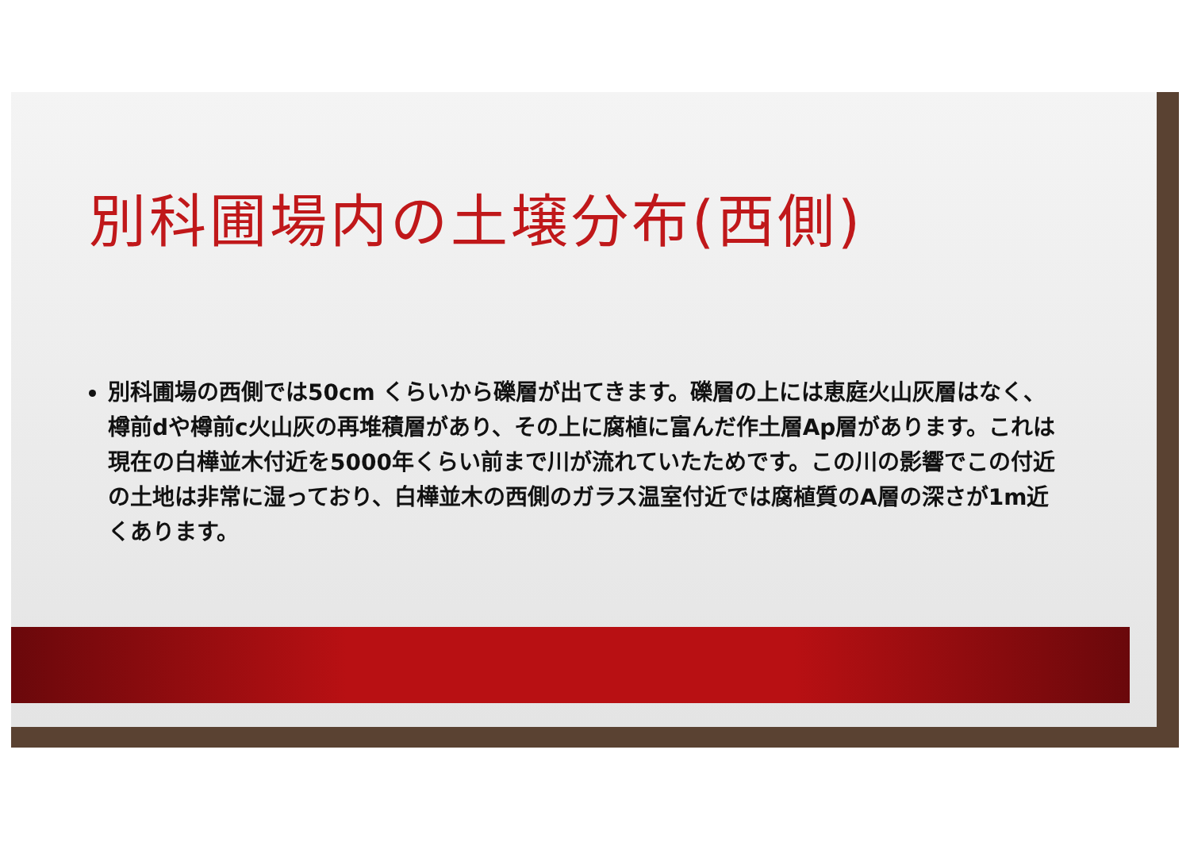別科圃場内の土壌分布(西側)
別科圃場の西側では50cm くらいから礫層が出てきます。礫層の上には恵庭火山灰層はなく、樽前dや樽前c火山灰の再堆積層があり、その上に腐植に富んだ作土層Ap層があります。これは現在の白樺並木付近を5000年くらい前まで川が流れていたためです。この川の影響でこの付近の土地は非常に湿っており、白樺並木の西側のガラス温室付近では腐植質のA層の深さが1m近くあります。